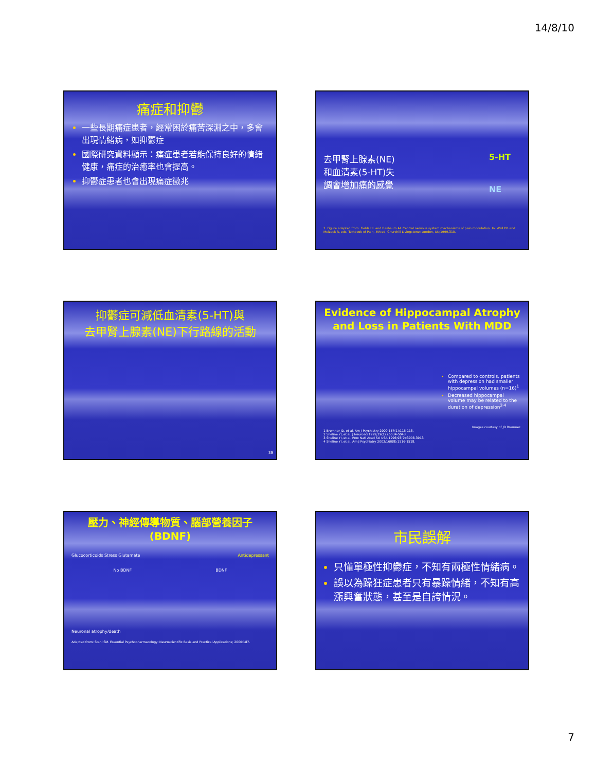14/8/10
痛症和抑鬱
一些長期痛症患者，經常困於痛苦深淵之中，多會出現情緒病，如抑鬱症
國際研究資料顯示：痛症患者若能保持良好的情緒健康，痛症的治癒率也會提高。
抑鬱症患者也會出現痛症徵兆
去甲腎上腺素(NE)和血清素(5-HT)失調會增加痛的感覺
5-HT
NE
1. Figure adapted from: Fields HL and Basbaum AI. Central nervous system mechanisms of pain modulation. In: Wall PD and Melzack R, eds. Textbook of Pain, 4th ed. Churchill Livingstone: London, UK;1999,310.
抑鬱症可減低血清素(5-HT)與
去甲腎上腺素(NE)下行路線的活動
39
Evidence of Hippocampal Atrophy and Loss in Patients With MDD
Compared to controls, patients with depression had smaller hippocampal volumes (n=16)<sup>1</sup>
Decreased hippocampal volume may be related to the duration of depression<sup>2-4</sup>
Images courtesy of JD Bremner.
1 Bremner JD, et al. Am J Psychiatry 2000;157(1):115-118.
2 Sheline YI, et al. J Neurosci 1999;19(12):5034-5043.
3 Sheline YI, et al. Proc Natl Acad Sci USA 1996;93(9):3908-3913.
4 Sheline YI, et al. Am J Psychiatry 2003;160(8):1516-1518.
壓力、神經傳導物質、腦部營養因子(BDNF)
Glucocorticoids Stress Glutamate Antidepressant
No BDNF BDNF
Neuronal atrophy/death
Adapted from: Stahl SM. Essential Psychopharmacology: Neuroscientific Basis and Practical Applications; 2000:187.
市民誤解
只懂單極性抑鬱症，不知有兩極性情緒病。
誤以為躁狂症患者只有暴躁情緒，不知有高漲興奮狀態，甚至是自誇情況。
7